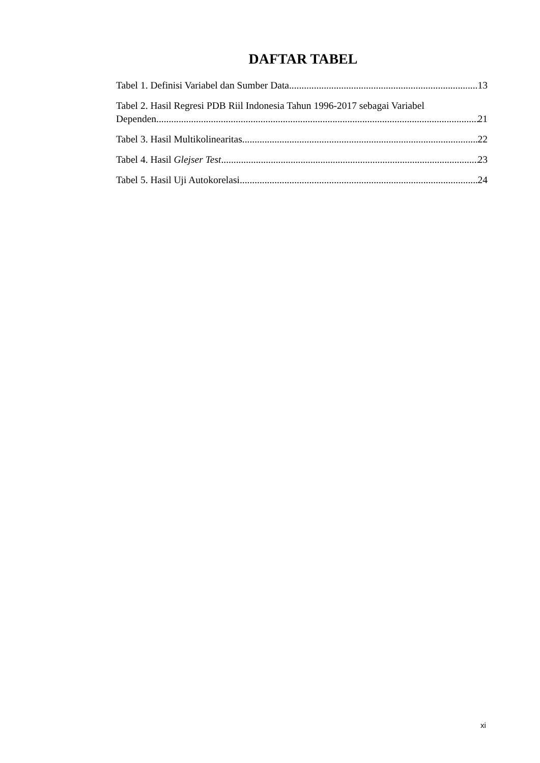DAFTAR TABEL
Tabel 1. Definisi Variabel dan Sumber Data 13
Tabel 2. Hasil Regresi PDB Riil Indonesia Tahun 1996-2017 sebagai Variabel
Dependen 21
Tabel 3. Hasil Multikolinearitas 22
Tabel 4. Hasil Glejser Test 23
Tabel 5. Hasil Uji Autokorelasi 24
xi